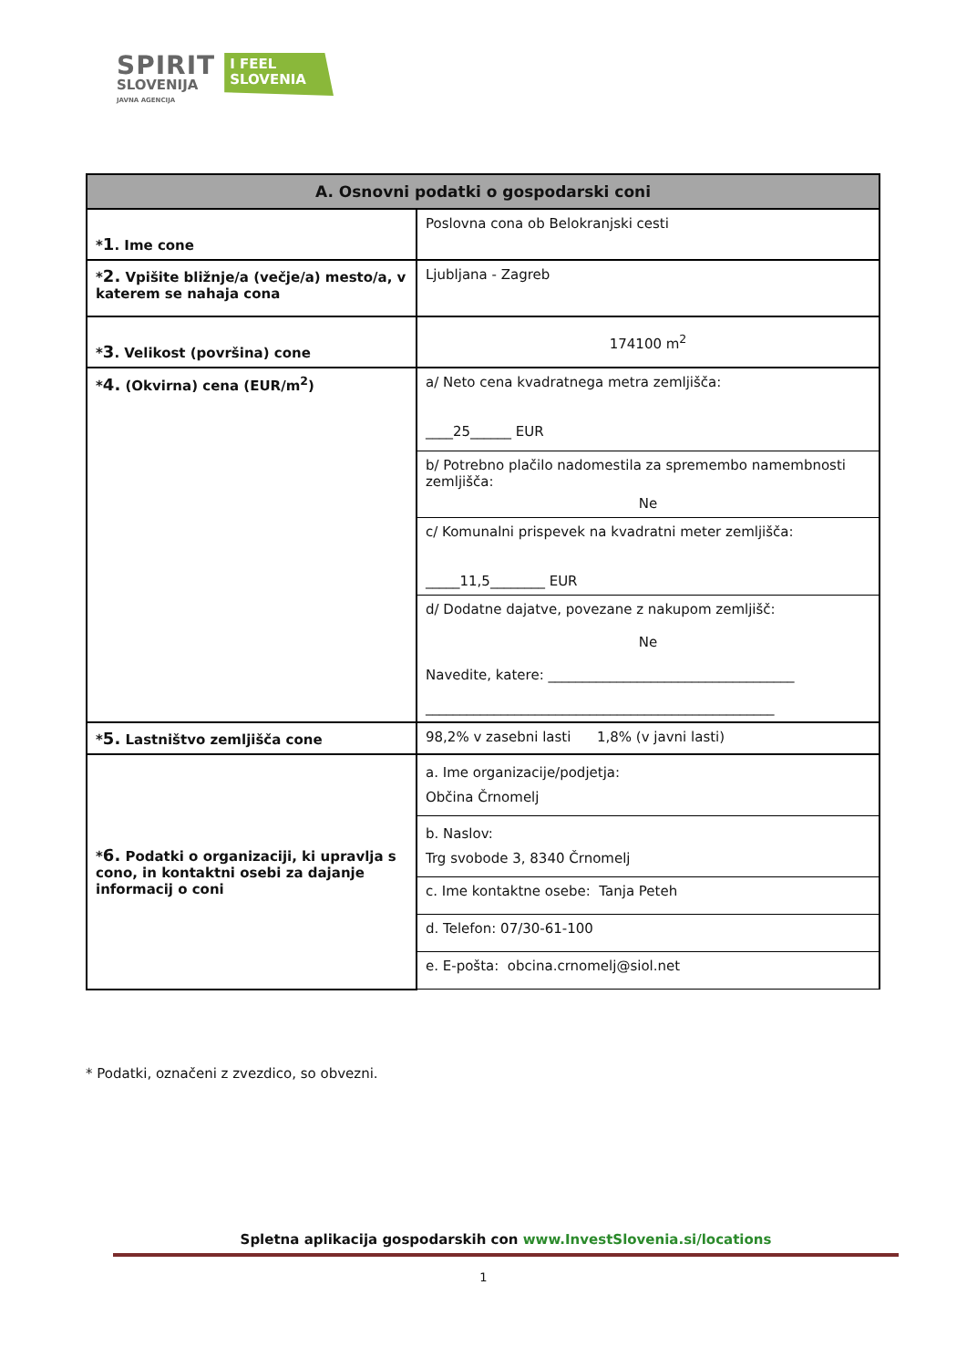SPIRIT
SLOVENIJA
JAVNA AGENCIJA
I FEEL
SLOVENIA
| A. Osnovni podatki o gospodarski coni | |
| --- | --- |
| * 1 . Ime cone | Poslovna cona ob Belokranjski cesti |
| * 2. Vpišite bližnje/a (večje/a) mesto/a, v katerem se nahaja cona | Ljubljana - Zagreb |
| * 3 . Velikost (površina) cone | 174100 m<sup>2</sup> |
| * 4. (Okvirna) cena (EUR/m<sup>2</sup>) | a/ Neto cena kvadratnega metra zemljišča: ____25______ EUR |
| | b/ Potrebno plačilo nadomestila za spremembo namembnosti zemljišča: Ne |
| | c/ Komunalni prispevek na kvadratni meter zemljišča: _____11,5________ EUR |
| | d/ Dodatne dajatve, povezane z nakupom zemljišč: Ne Navedite, katere: ____________________________________ ___________________________________________________ |
| * 5. Lastništvo zemljišča cone | 98,2% v zasebni lasti 1,8% (v javni lasti) |
| * 6. Podatki o organizaciji, ki upravlja s cono, in kontaktni osebi za dajanje informacij o coni | a. Ime organizacije/podjetja: Občina Črnomelj |
| | b. Naslov: Trg svobode 3, 8340 Črnomelj |
| | c. Ime kontaktne osebe: Tanja Peteh |
| | d. Telefon: 07/30-61-100 |
| | e. E-pošta: obcina.crnomelj@siol.net |
* Podatki, označeni z zvezdico, so obvezni.
Spletna aplikacija gospodarskih con www.InvestSlovenia.si/locations
1